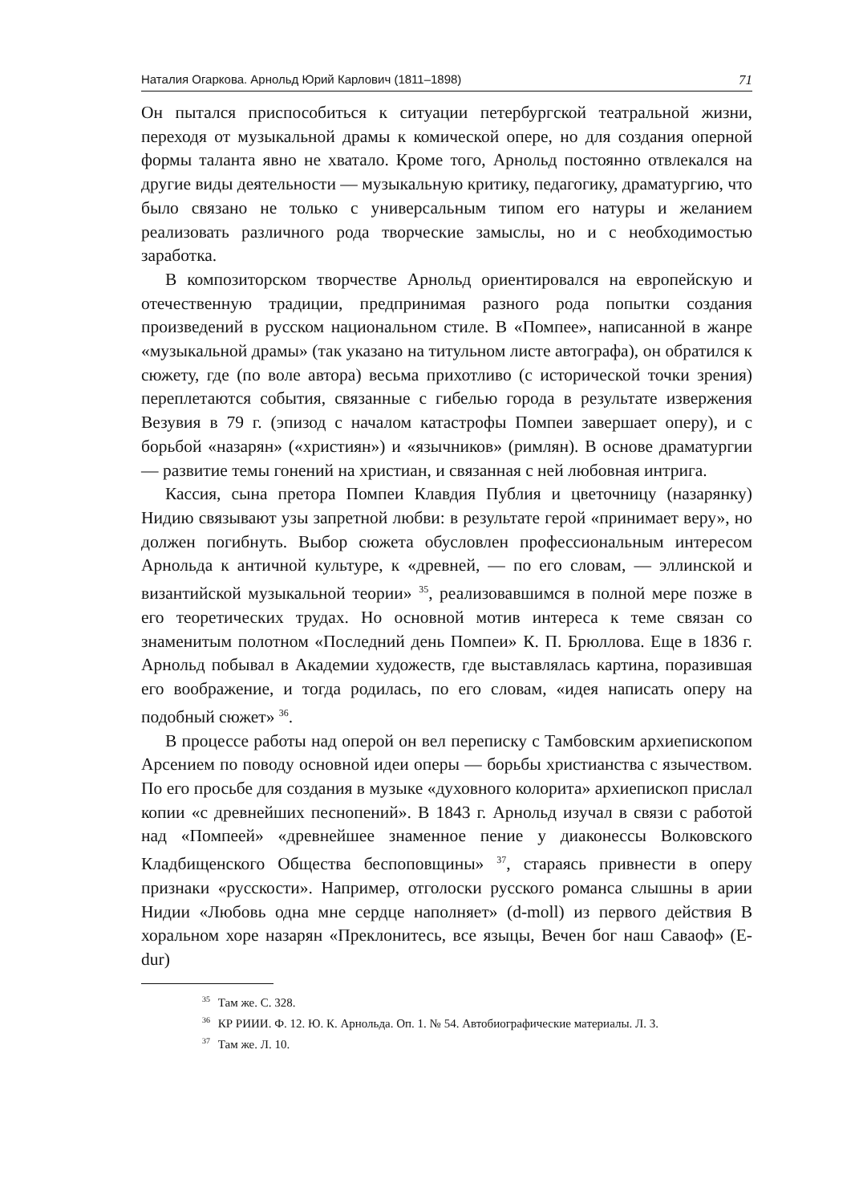Наталия Огаркова. Арнольд Юрий Карлович (1811–1898) 71
Он пытался приспособиться к ситуации петербургской театральной жизни, переходя от музыкальной драмы к комической опере, но для создания оперной формы таланта явно не хватало. Кроме того, Арнольд постоянно отвлекался на другие виды деятельности — музыкальную критику, педагогику, драматургию, что было связано не только с универсальным типом его натуры и желанием реализовать различного рода творческие замыслы, но и с необходимостью заработка.
В композиторском творчестве Арнольд ориентировался на европейскую и отечественную традиции, предпринимая разного рода попытки создания произведений в русском национальном стиле. В «Помпее», написанной в жанре «музыкальной драмы» (так указано на титульном листе автографа), он обратился к сюжету, где (по воле автора) весьма прихотливо (с исторической точки зрения) переплетаются события, связанные с гибелью города в результате извержения Везувия в 79 г. (эпизод с началом катастрофы Помпеи завершает оперу), и с борьбой «назарян» («християн») и «язычников» (римлян). В основе драматургии — развитие темы гонений на христиан, и связанная с ней любовная интрига.
Кассия, сына претора Помпеи Клавдия Публия и цветочницу (назарянку) Нидию связывают узы запретной любви: в результате герой «принимает веру», но должен погибнуть. Выбор сюжета обусловлен профессиональным интересом Арнольда к античной культуре, к «древней, — по его словам, — эллинской и византийской музыкальной теории» <sup>35</sup>, реализовавшимся в полной мере позже в его теоретических трудах. Но основной мотив интереса к теме связан со знаменитым полотном «Последний день Помпеи» К. П. Брюллова. Еще в 1836 г. Арнольд побывал в Академии художеств, где выставлялась картина, поразившая его воображение, и тогда родилась, по его словам, «идея написать оперу на подобный сюжет» <sup>36</sup>.
В процессе работы над оперой он вел переписку с Тамбовским архиепископом Арсением по поводу основной идеи оперы — борьбы христианства с язычеством. По его просьбе для создания в музыке «духовного колорита» архиепископ прислал копии «с древнейших песнопений». В 1843 г. Арнольд изучал в связи с работой над «Помпеей» «древнейшее знаменное пение у диаконессы Волковского Кладбищенского Общества беспоповщины» <sup>37</sup>, стараясь привнести в оперу признаки «русскости». Например, отголоски русского романса слышны в арии Нидии «Любовь одна мне сердце наполняет» (d-moll) из первого действия В хоральном хоре назарян «Преклонитесь, все языцы, Вечен бог наш Саваоф» (E-dur)
<sup>35</sup> Там же. С. 328.
<sup>36</sup> КР РИИИ. Ф. 12. Ю. К. Арнольда. Оп. 1. № 54. Автобиографические материалы. Л. 3.
<sup>37</sup> Там же. Л. 10.